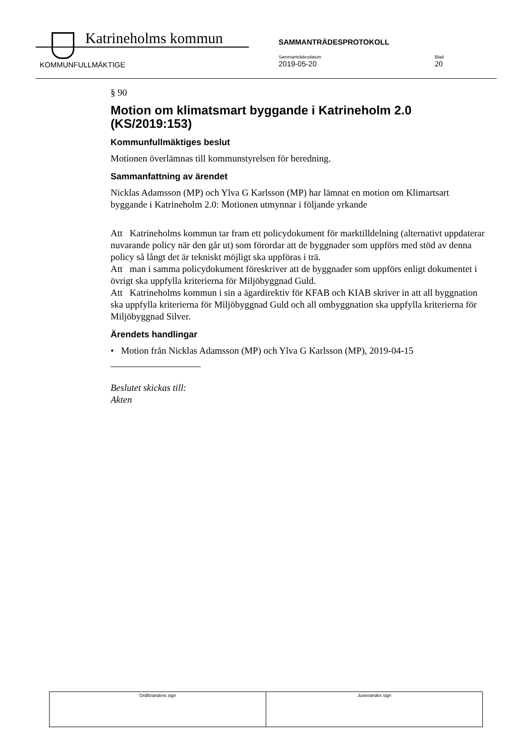Katrineholms kommun SAMMANTRÄDESPROTOKOLL
KOMMUNFULLMÄKTIGE
Sammanträdesdatum
2019-05-20
Blad
20
§ 90
Motion om klimatsmart byggande i Katrineholm 2.0 (KS/2019:153)
Kommunfullmäktiges beslut
Motionen överlämnas till kommunstyrelsen för beredning.
Sammanfattning av ärendet
Nicklas Adamsson (MP) och Ylva G Karlsson (MP) har lämnat en motion om Klimartsart byggande i Katrineholm 2.0: Motionen utmynnar i följande yrkande
Att Katrineholms kommun tar fram ett policydokument för marktilldelning (alternativt uppdaterar nuvarande policy när den går ut) som förordar att de byggnader som uppförs med stöd av denna policy så långt det är tekniskt möjligt ska uppföras i trä.
Att man i samma policydokument föreskriver att de byggnader som uppförs enligt dokumentet i övrigt ska uppfylla kriterierna för Miljöbyggnad Guld.
Att Katrineholms kommun i sin a ägardirektiv för KFAB och KIAB skriver in att all byggnation ska uppfylla kriterierna för Miljöbyggnad Guld och all ombyggnation ska uppfylla kriterierna för Miljöbyggnad Silver.
Ärendets handlingar
• Motion från Nicklas Adamsson (MP) och Ylva G Karlsson (MP), 2019-04-15
Beslutet skickas till:
Akten
| Ordförandens sign | Justerandes sign |